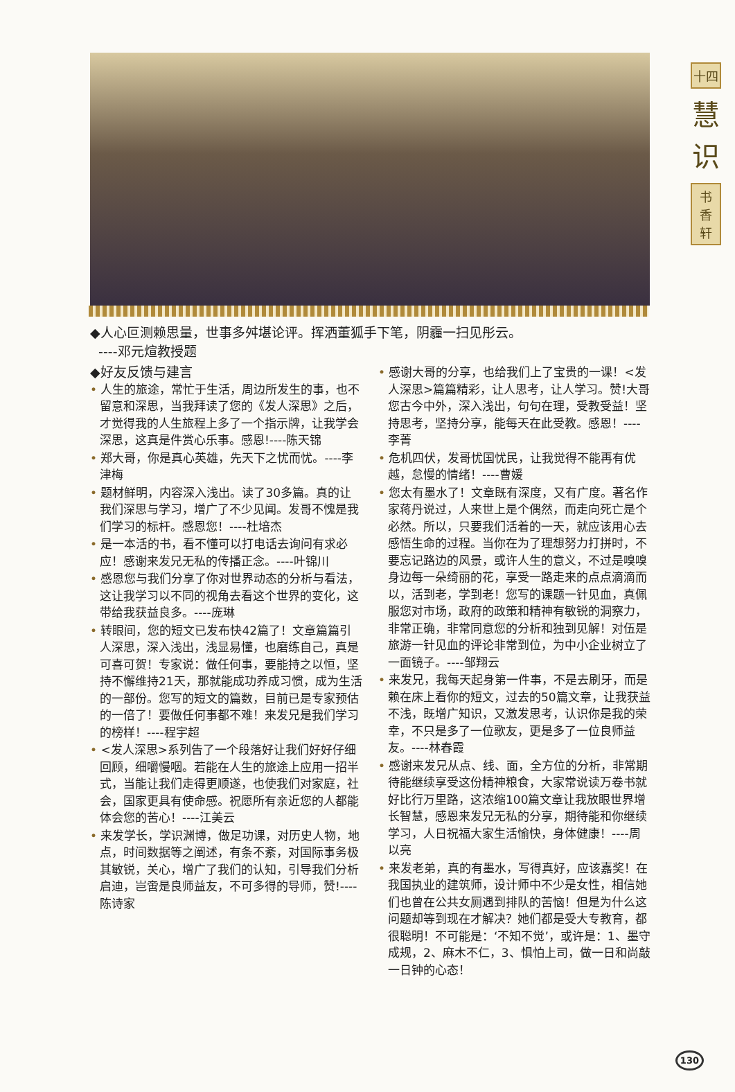十四
慧
识
书
香
轩
◆人心叵测赖思量，世事多舛堪论评。挥洒董狐手下笔，阴霾一扫见彤云。
----邓元煊教授题
◆好友反馈与建言
• 人生的旅途，常忙于生活，周边所发生的事，也不留意和深思，当我拜读了您的《发人深思》之后，才觉得我的人生旅程上多了一个指示牌，让我学会深思，这真是件赏心乐事。感恩!----陈天锦
• 郑大哥，你是真心英雄，先天下之忧而忧。----李津梅
• 题材鲜明，内容深入浅出。读了30多篇。真的让我们深思与学习，增广了不少见闻。发哥不愧是我们学习的标杆。感恩您！----杜培杰
• 是一本活的书，看不懂可以打电话去询问有求必应！感谢来发兄无私的传播正念。----叶锦川
• 感恩您与我们分享了你对世界动态的分析与看法，这让我学习以不同的视角去看这个世界的变化，这带给我获益良多。----庞琳
• 转眼间，您的短文已发布快42篇了！文章篇篇引人深思，深入浅出，浅显易懂，也磨练自己，真是可喜可贺！专家说：做任何事，要能持之以恒，坚持不懈维持21天，那就能成功养成习惯，成为生活的一部份。您写的短文的篇数，目前已是专家预估的一倍了！要做任何事都不难！来发兄是我们学习的榜样！----程宇超
• <发人深思>系列告了一个段落好让我们好好仔细回顾，细嚼慢咽。若能在人生的旅途上应用一招半式，当能让我们走得更顺遂，也使我们对家庭，社会，国家更具有使命感。祝愿所有亲近您的人都能体会您的苦心！----江美云
• 来发学长，学识渊博，做足功课，对历史人物，地点，时间数据等之阐述，有条不紊，对国际事务极其敏锐，关心，增广了我们的认知，引导我们分析启迪，岂啻是良师益友，不可多得的导师，赞!----陈诗家
• 感谢大哥的分享，也给我们上了宝贵的一课！<发人深思>篇篇精彩，让人思考，让人学习。赞!大哥您古今中外，深入浅出，句句在理，受教受益！坚持思考，坚持分享，能每天在此受教。感恩！----李菁
• 危机四伏，发哥忧国忧民，让我觉得不能再有优越，怠慢的情绪！----曹媛
• 您太有墨水了！文章既有深度，又有广度。著名作家蒋丹说过，人来世上是个偶然，而走向死亡是个必然。所以，只要我们活着的一天，就应该用心去感悟生命的过程。当你在为了理想努力打拼时，不要忘记路边的风景，或许人生的意义，不过是嗅嗅身边每一朵绮丽的花，享受一路走来的点点滴滴而以，活到老，学到老！您写的课题一针见血，真佩服您对市场，政府的政策和精神有敏锐的洞察力，非常正确，非常同意您的分析和独到见解！对伍是旅游一针见血的评论非常到位，为中小企业树立了一面镜子。----邹翔云
• 来发兄，我每天起身第一件事，不是去刷牙，而是赖在床上看你的短文，过去的50篇文章，让我获益不浅，既增广知识，又激发思考，认识你是我的荣幸，不只是多了一位歌友，更是多了一位良师益友。----林春霞
• 感谢来发兄从点、线、面，全方位的分析，非常期待能继续享受这份精神粮食，大家常说读万卷书就好比行万里路，这浓缩100篇文章让我放眼世界增长智慧，感恩来发兄无私的分享，期待能和你继续学习，人日祝福大家生活愉快，身体健康！----周以亮
• 来发老弟，真的有墨水，写得真好，应该嘉奖！在我国执业的建筑师，设计师中不少是女性，相信她们也曾在公共女厕遇到排队的苦恼！但是为什么这问题却等到现在才解决？她们都是受大专教育，都很聪明！不可能是：‘不知不觉’，或许是：1、墨守成规，2、麻木不仁，3、惧怕上司，做一日和尚敲一日钟的心态！
130